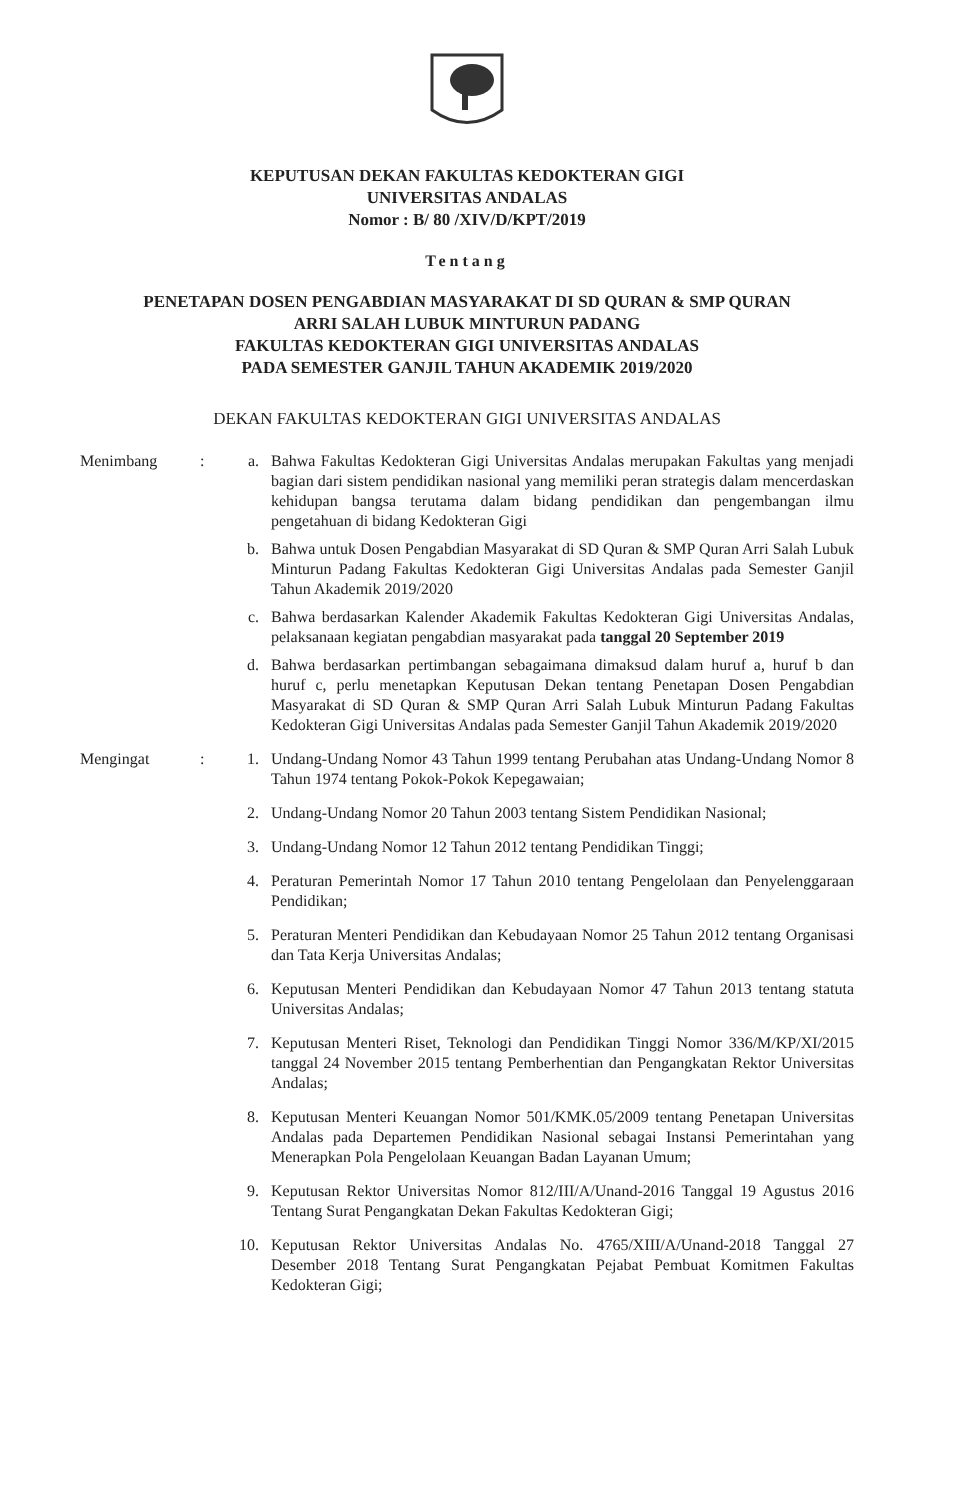KEPUTUSAN DEKAN FAKULTAS KEDOKTERAN GIGI
UNIVERSITAS ANDALAS
Nomor : B/ 80 /XIV/D/KPT/2019
Tentang
PENETAPAN DOSEN PENGABDIAN MASYARAKAT DI SD QURAN & SMP QURAN
ARRI SALAH LUBUK MINTURUN PADANG
FAKULTAS KEDOKTERAN GIGI UNIVERSITAS ANDALAS
PADA SEMESTER GANJIL TAHUN AKADEMIK 2019/2020
DEKAN FAKULTAS KEDOKTERAN GIGI UNIVERSITAS ANDALAS
Menimbang : a. Bahwa Fakultas Kedokteran Gigi Universitas Andalas merupakan Fakultas yang menjadi bagian dari sistem pendidikan nasional yang memiliki peran strategis dalam mencerdaskan kehidupan bangsa terutama dalam bidang pendidikan dan pengembangan ilmu pengetahuan di bidang Kedokteran Gigi
b. Bahwa untuk Dosen Pengabdian Masyarakat di SD Quran & SMP Quran Arri Salah Lubuk Minturun Padang Fakultas Kedokteran Gigi Universitas Andalas pada Semester Ganjil Tahun Akademik 2019/2020
c. Bahwa berdasarkan Kalender Akademik Fakultas Kedokteran Gigi Universitas Andalas, pelaksanaan kegiatan pengabdian masyarakat pada tanggal 20 September 2019
d. Bahwa berdasarkan pertimbangan sebagaimana dimaksud dalam huruf a, huruf b dan huruf c, perlu menetapkan Keputusan Dekan tentang Penetapan Dosen Pengabdian Masyarakat di SD Quran & SMP Quran Arri Salah Lubuk Minturun Padang Fakultas Kedokteran Gigi Universitas Andalas pada Semester Ganjil Tahun Akademik 2019/2020
Mengingat : 1. Undang-Undang Nomor 43 Tahun 1999 tentang Perubahan atas Undang-Undang Nomor 8 Tahun 1974 tentang Pokok-Pokok Kepegawaian;
2. Undang-Undang Nomor 20 Tahun 2003 tentang Sistem Pendidikan Nasional;
3. Undang-Undang Nomor 12 Tahun 2012 tentang Pendidikan Tinggi;
4. Peraturan Pemerintah Nomor 17 Tahun 2010 tentang Pengelolaan dan Penyelenggaraan Pendidikan;
5. Peraturan Menteri Pendidikan dan Kebudayaan Nomor 25 Tahun 2012 tentang Organisasi dan Tata Kerja Universitas Andalas;
6. Keputusan Menteri Pendidikan dan Kebudayaan Nomor 47 Tahun 2013 tentang statuta Universitas Andalas;
7. Keputusan Menteri Riset, Teknologi dan Pendidikan Tinggi Nomor 336/M/KP/XI/2015 tanggal 24 November 2015 tentang Pemberhentian dan Pengangkatan Rektor Universitas Andalas;
8. Keputusan Menteri Keuangan Nomor 501/KMK.05/2009 tentang Penetapan Universitas Andalas pada Departemen Pendidikan Nasional sebagai Instansi Pemerintahan yang Menerapkan Pola Pengelolaan Keuangan Badan Layanan Umum;
9. Keputusan Rektor Universitas Nomor 812/III/A/Unand-2016 Tanggal 19 Agustus 2016 Tentang Surat Pengangkatan Dekan Fakultas Kedokteran Gigi;
10. Keputusan Rektor Universitas Andalas No. 4765/XIII/A/Unand-2018 Tanggal 27 Desember 2018 Tentang Surat Pengangkatan Pejabat Pembuat Komitmen Fakultas Kedokteran Gigi;